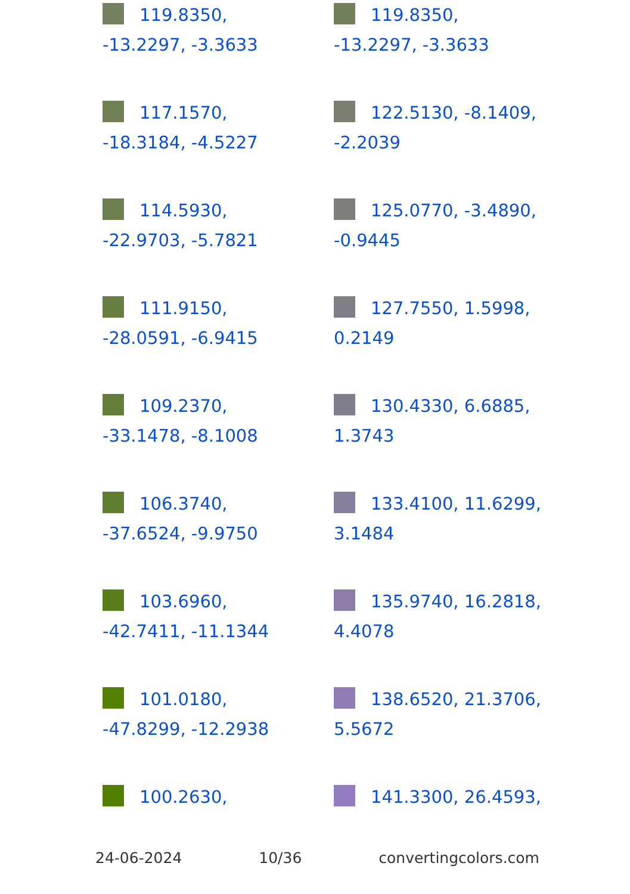119.8350,
-13.2297, -3.3633
119.8350,
-13.2297, -3.3633
117.1570,
-18.3184, -4.5227
122.5130, -8.1409,
-2.2039
114.5930,
-22.9703, -5.7821
125.0770, -3.4890,
-0.9445
111.9150,
-28.0591, -6.9415
127.7550, 1.5998,
0.2149
109.2370,
-33.1478, -8.1008
130.4330, 6.6885,
1.3743
106.3740,
-37.6524, -9.9750
133.4100, 11.6299,
3.1484
103.6960,
-42.7411, -11.1344
135.9740, 16.2818,
4.4078
101.0180,
-47.8299, -12.2938
138.6520, 21.3706,
5.5672
100.2630,
141.3300, 26.4593,
24-06-2024 10/36 convertingcolors.com